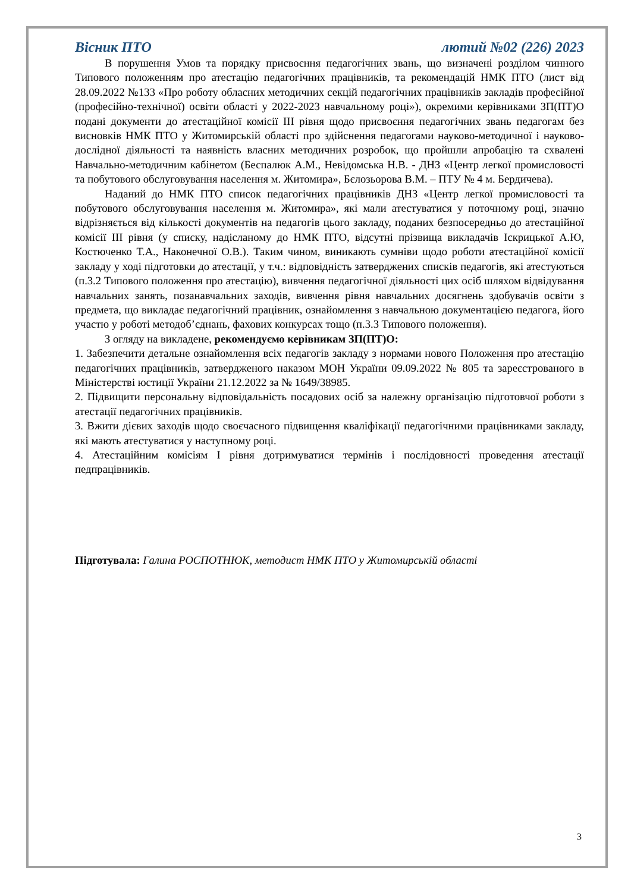Вісник ПТО лютий №02 (226) 2023
В порушення Умов та порядку присвоєння педагогічних звань, що визначені розділом чинного Типового положенням про атестацію педагогічних працівників, та рекомендацій НМК ПТО (лист від 28.09.2022 №133 «Про роботу обласних методичних секцій педагогічних працівників закладів професійної (професійно-технічної) освіти області у 2022-2023 навчальному році»), окремими керівниками ЗП(ПТ)О подані документи до атестаційної комісії ІІІ рівня щодо присвоєння педагогічних звань педагогам без висновків НМК ПТО у Житомирській області про здійснення педагогами науково-методичної і науково-дослідної діяльності та наявність власних методичних розробок, що пройшли апробацію та схвалені Навчально-методичним кабінетом (Беспалюк А.М., Невідомська Н.В. - ДНЗ «Центр легкої промисловості та побутового обслуговування населення м. Житомира», Бєлозьорова В.М. – ПТУ № 4 м. Бердичева).
Наданий до НМК ПТО список педагогічних працівників ДНЗ «Центр легкої промисловості та побутового обслуговування населення м. Житомира», які мали атестуватися у поточному році, значно відрізняється від кількості документів на педагогів цього закладу, поданих безпосередньо до атестаційної комісії ІІІ рівня (у списку, надісланому до НМК ПТО, відсутні прізвища викладачів Іскрицької А.Ю, Костюченко Т.А., Наконечної О.В.). Таким чином, виникають сумніви щодо роботи атестаційної комісії закладу у ході підготовки до атестації, у т.ч.: відповідність затверджених списків педагогів, які атестуються (п.3.2 Типового положення про атестацію), вивчення педагогічної діяльності цих осіб шляхом відвідування навчальних занять, позанавчальних заходів, вивчення рівня навчальних досягнень здобувачів освіти з предмета, що викладає педагогічний працівник, ознайомлення з навчальною документацією педагога, його участю у роботі методоб’єднань, фахових конкурсах тощо (п.3.3 Типового положення).
З огляду на викладене, рекомендуємо керівникам ЗП(ПТ)О:
1. Забезпечити детальне ознайомлення всіх педагогів закладу з нормами нового Положення про атестацію педагогічних працівників, затвердженого наказом МОН України 09.09.2022 № 805 та зареєстрованого в Міністерстві юстиції України 21.12.2022 за № 1649/38985.
2. Підвищити персональну відповідальність посадових осіб за належну організацію підготовчої роботи з атестації педагогічних працівників.
3. Вжити дієвих заходів щодо своєчасного підвищення кваліфікації педагогічними працівниками закладу, які мають атестуватися у наступному році.
4. Атестаційним комісіям І рівня дотримуватися термінів і послідовності проведення атестації педпрацівників.
Підготувала: Галина РОСПОТНЮК, методист НМК ПТО у Житомирській області
3